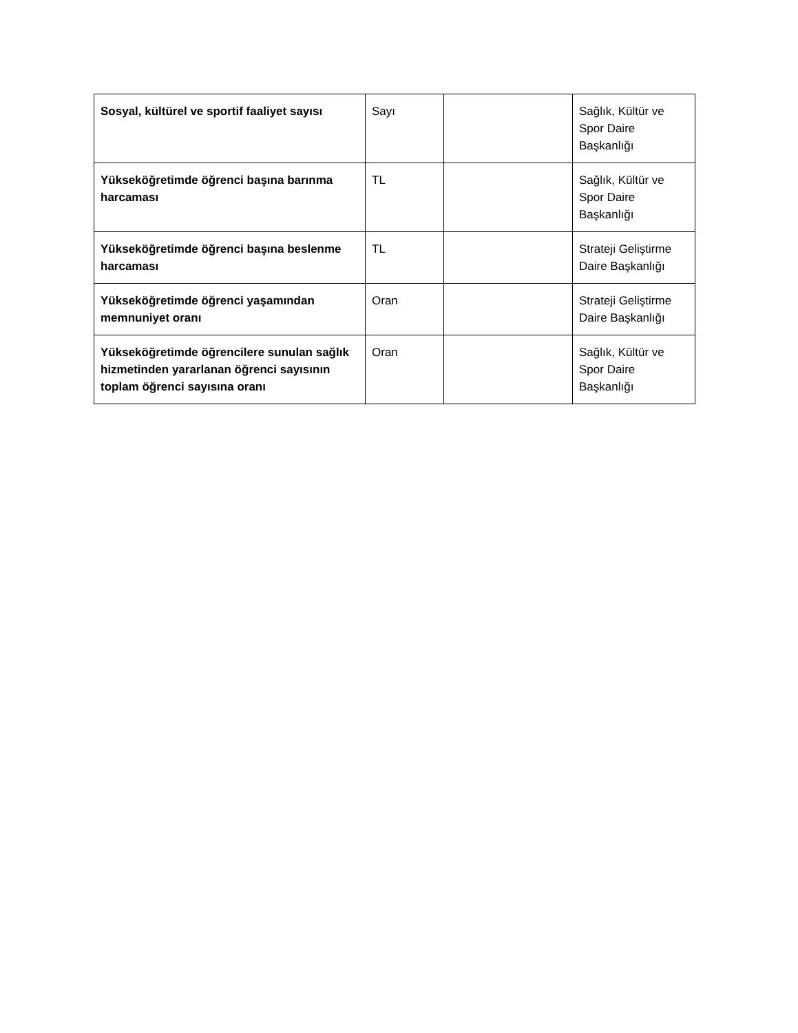| Sosyal, kültürel ve sportif faaliyet sayısı | Sayı | | Sağlık, Kültür ve Spor Daire Başkanlığı |
| Yükseköğretimde öğrenci başına barınma harcaması | TL | | Sağlık, Kültür ve Spor Daire Başkanlığı |
| Yükseköğretimde öğrenci başına beslenme harcaması | TL | | Strateji Geliştirme Daire Başkanlığı |
| Yükseköğretimde öğrenci yaşamından memnuniyet oranı | Oran | | Strateji Geliştirme Daire Başkanlığı |
| Yükseköğretimde öğrencilere sunulan sağlık hizmetinden yararlanan öğrenci sayısının toplam öğrenci sayısına oranı | Oran | | Sağlık, Kültür ve Spor Daire Başkanlığı |